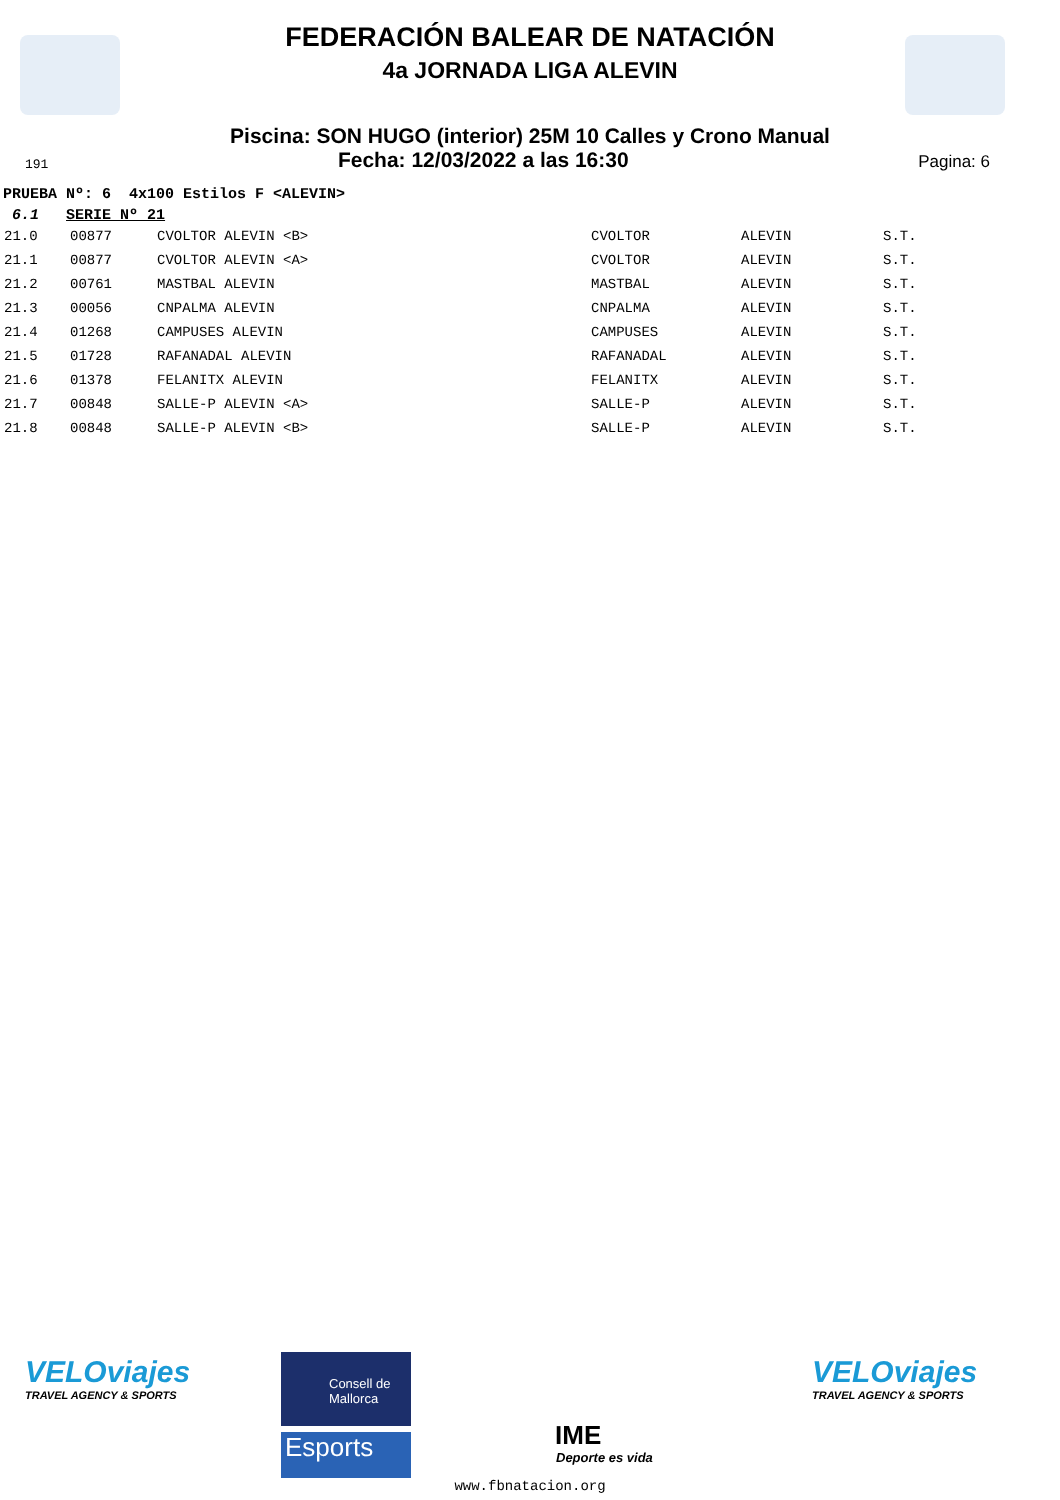FEDERACIÓN BALEAR DE NATACIÓN
4a JORNADA LIGA ALEVIN
Piscina: SON HUGO (interior) 25M 10 Calles y Crono Manual
191 Fecha: 12/03/2022 a las 16:30 Pagina: 6
PRUEBA Nº: 6 4x100 Estilos F <ALEVIN>
6.1 SERIE Nº 21
| 21.0 | 00877 | CVOLTOR ALEVIN <B> | CVOLTOR | ALEVIN | S.T. |
| 21.1 | 00877 | CVOLTOR ALEVIN <A> | CVOLTOR | ALEVIN | S.T. |
| 21.2 | 00761 | MASTBAL ALEVIN | MASTBAL | ALEVIN | S.T. |
| 21.3 | 00056 | CNPALMA ALEVIN | CNPALMA | ALEVIN | S.T. |
| 21.4 | 01268 | CAMPUSES ALEVIN | CAMPUSES | ALEVIN | S.T. |
| 21.5 | 01728 | RAFANADAL ALEVIN | RAFANADAL | ALEVIN | S.T. |
| 21.6 | 01378 | FELANITX ALEVIN | FELANITX | ALEVIN | S.T. |
| 21.7 | 00848 | SALLE-P ALEVIN <A> | SALLE-P | ALEVIN | S.T. |
| 21.8 | 00848 | SALLE-P ALEVIN <B> | SALLE-P | ALEVIN | S.T. |
VELOviajes
TRAVEL AGENCY & SPORTS
Consell de Mallorca
Esports IME
Deporte es vida
VELOviajes
TRAVEL AGENCY & SPORTS
www.fbnatacion.org